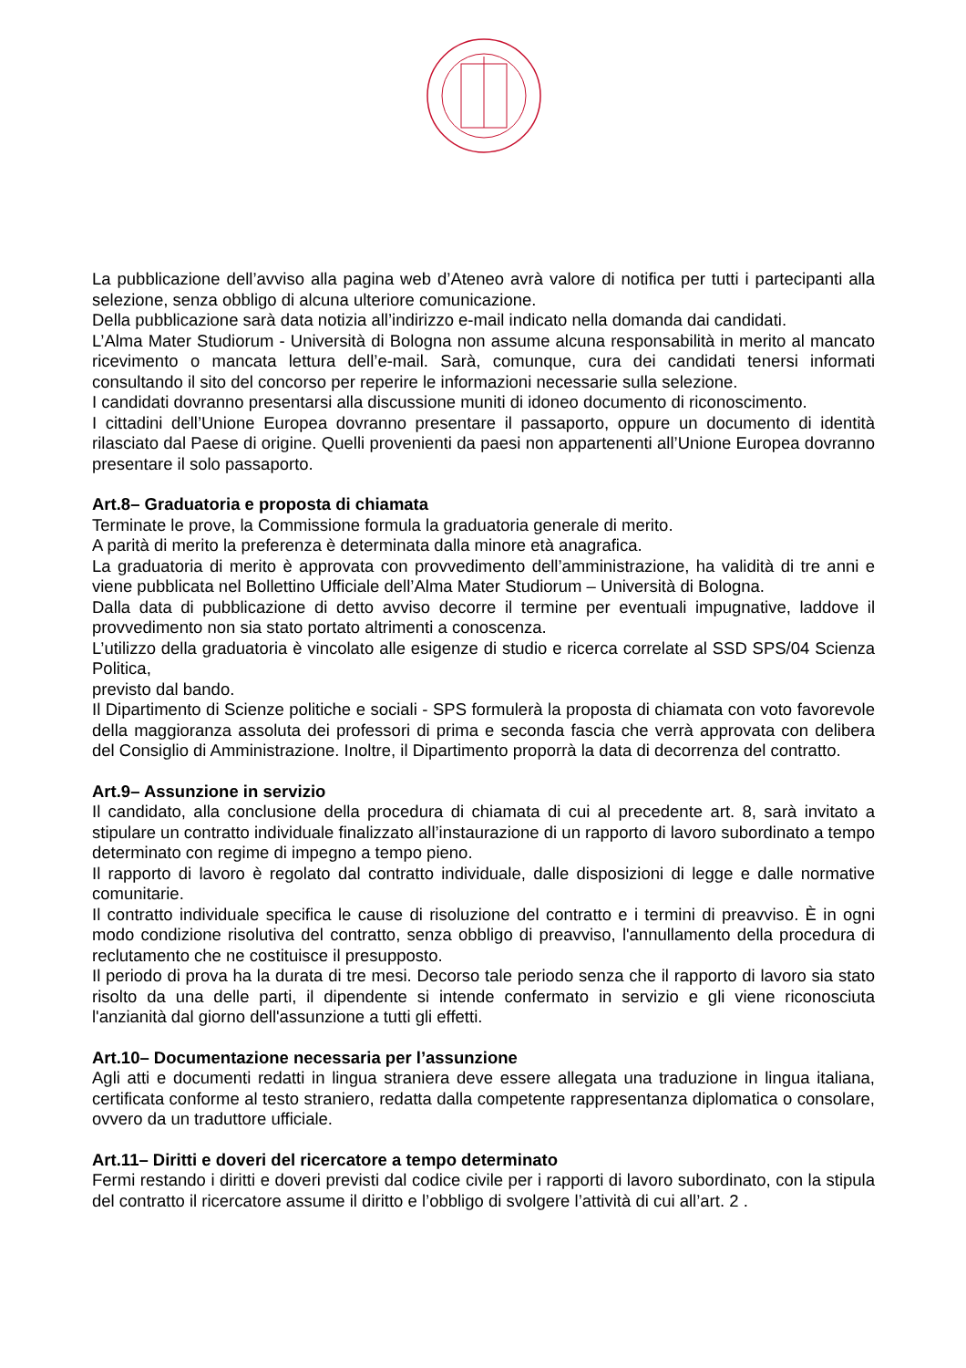La pubblicazione dell’avviso alla pagina web d’Ateneo avrà valore di notifica per tutti i partecipanti alla selezione, senza obbligo di alcuna ulteriore comunicazione.
Della pubblicazione sarà data notizia all’indirizzo e-mail indicato nella domanda dai candidati.
L’Alma Mater Studiorum - Università di Bologna non assume alcuna responsabilità in merito al mancato ricevimento o mancata lettura dell’e-mail. Sarà, comunque, cura dei candidati tenersi informati consultando il sito del concorso per reperire le informazioni necessarie sulla selezione.
I candidati dovranno presentarsi alla discussione muniti di idoneo documento di riconoscimento.
I cittadini dell’Unione Europea dovranno presentare il passaporto, oppure un documento di identità rilasciato dal Paese di origine. Quelli provenienti da paesi non appartenenti all’Unione Europea dovranno presentare il solo passaporto.
Art.8– Graduatoria e proposta di chiamata
Terminate le prove, la Commissione formula la graduatoria generale di merito.
A parità di merito la preferenza è determinata dalla minore età anagrafica.
La graduatoria di merito è approvata con provvedimento dell’amministrazione, ha validità di tre anni e viene pubblicata nel Bollettino Ufficiale dell’Alma Mater Studiorum – Università di Bologna.
Dalla data di pubblicazione di detto avviso decorre il termine per eventuali impugnative, laddove il provvedimento non sia stato portato altrimenti a conoscenza.
L’utilizzo della graduatoria è vincolato alle esigenze di studio e ricerca correlate al SSD SPS/04 Scienza Politica,
previsto dal bando.
Il Dipartimento di Scienze politiche e sociali - SPS formulerà la proposta di chiamata con voto favorevole della maggioranza assoluta dei professori di prima e seconda fascia che verrà approvata con delibera del Consiglio di Amministrazione. Inoltre, il Dipartimento proporrà la data di decorrenza del contratto.
Art.9– Assunzione in servizio
Il candidato, alla conclusione della procedura di chiamata di cui al precedente art. 8, sarà invitato a stipulare un contratto individuale finalizzato all’instaurazione di un rapporto di lavoro subordinato a tempo determinato con regime di impegno a tempo pieno.
Il rapporto di lavoro è regolato dal contratto individuale, dalle disposizioni di legge e dalle normative comunitarie.
Il contratto individuale specifica le cause di risoluzione del contratto e i termini di preavviso. È in ogni modo condizione risolutiva del contratto, senza obbligo di preavviso, l'annullamento della procedura di reclutamento che ne costituisce il presupposto.
Il periodo di prova ha la durata di tre mesi. Decorso tale periodo senza che il rapporto di lavoro sia stato risolto da una delle parti, il dipendente si intende confermato in servizio e gli viene riconosciuta l'anzianità dal giorno dell'assunzione a tutti gli effetti.
Art.10– Documentazione necessaria per l’assunzione
Agli atti e documenti redatti in lingua straniera deve essere allegata una traduzione in lingua italiana, certificata conforme al testo straniero, redatta dalla competente rappresentanza diplomatica o consolare, ovvero da un traduttore ufficiale.
Art.11– Diritti e doveri del ricercatore a tempo determinato
Fermi restando i diritti e doveri previsti dal codice civile per i rapporti di lavoro subordinato, con la stipula del contratto il ricercatore assume il diritto e l’obbligo di svolgere l’attività di cui all’art. 2 .